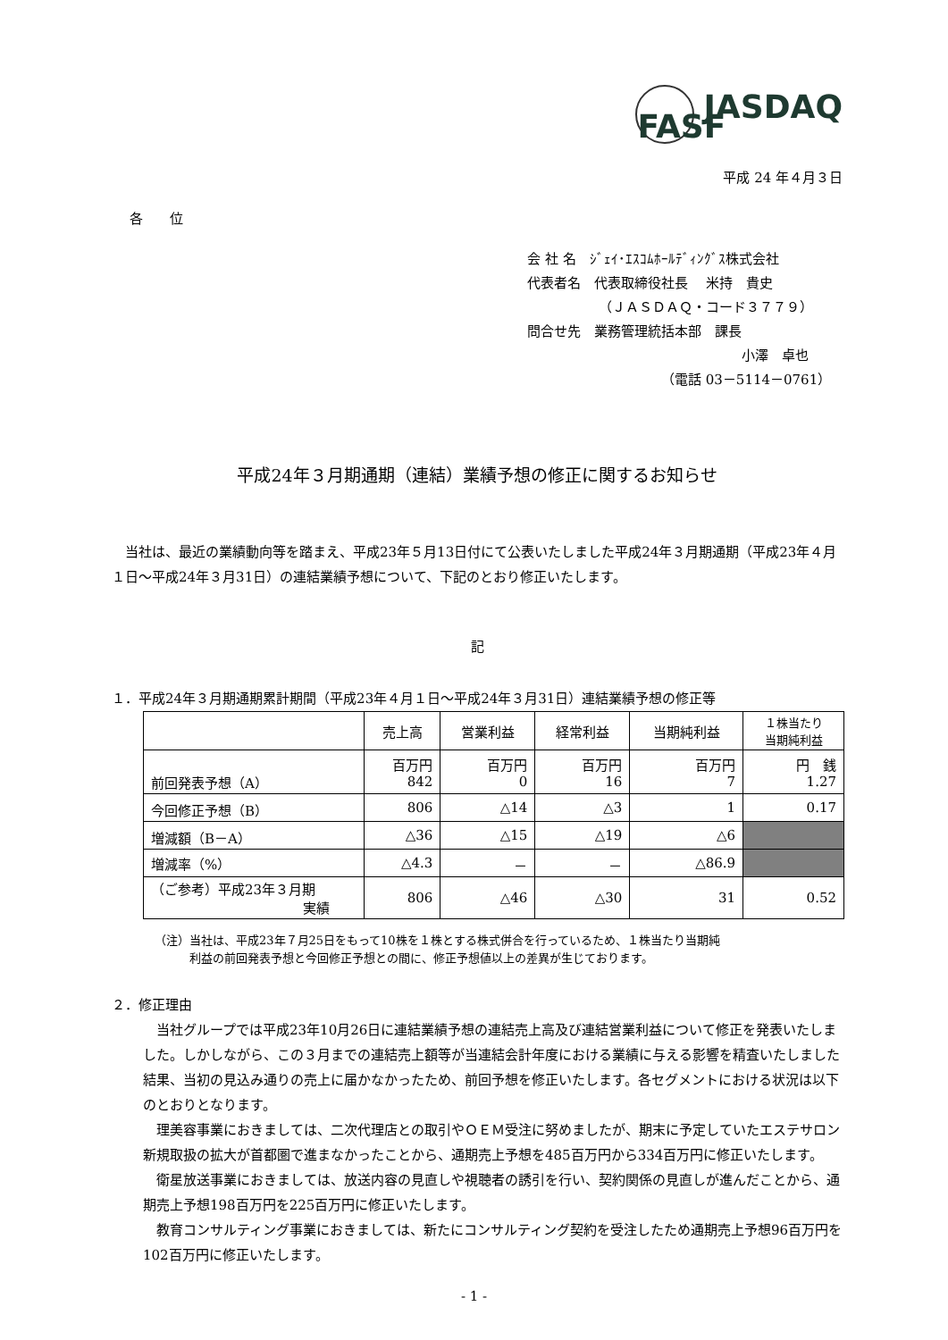FASF JASDAQ
平成 24 年４月３日
各　　位
会 社 名　ｼﾞｪｲ･ｴｽｺﾑﾎｰﾙﾃﾞｨﾝｸﾞｽ株式会社
代表者名　代表取締役社長　 米持　貴史
（ＪＡＳＤＡＱ・コード３７７９）
問合せ先　業務管理統括本部　課長
小澤　卓也
（電話 03－5114－0761）
平成24年３月期通期（連結）業績予想の修正に関するお知らせ
　当社は、最近の業績動向等を踏まえ、平成23年５月13日付にて公表いたしました平成24年３月期通期（平成23年４月１日～平成24年３月31日）の連結業績予想について、下記のとおり修正いたします。
記
１．平成24年３月期通期累計期間（平成23年４月１日～平成24年３月31日）連結業績予想の修正等
| | 売上高 | 営業利益 | 経常利益 | 当期純利益 | １株当たり 当期純利益 |
| --- | --- | --- | --- | --- | --- |
| 前回発表予想（A） | 百万円 842 | 百万円 0 | 百万円 16 | 百万円 7 | 円 銭 1.27 |
| 今回修正予想（B） | 806 | △14 | △3 | 1 | 0.17 |
| 増減額（B－A） | △36 | △15 | △19 | △6 | |
| 増減率（%） | △4.3 | － | － | △86.9 | |
| （ご参考）平成23年３月期 実績 | 806 | △46 | △30 | 31 | 0.52 |
（注）当社は、平成23年７月25日をもって10株を１株とする株式併合を行っているため、１株当たり当期純
　　　利益の前回発表予想と今回修正予想との間に、修正予想値以上の差異が生じております。
２．修正理由
　当社グループでは平成23年10月26日に連結業績予想の連結売上高及び連結営業利益について修正を発表いたしました。しかしながら、この３月までの連結売上額等が当連結会計年度における業績に与える影響を精査いたしました結果、当初の見込み通りの売上に届かなかったため、前回予想を修正いたします。各セグメントにおける状況は以下のとおりとなります。
　理美容事業におきましては、二次代理店との取引やＯＥＭ受注に努めましたが、期末に予定していたエステサロン新規取扱の拡大が首都圏で進まなかったことから、通期売上予想を485百万円から334百万円に修正いたします。
　衛星放送事業におきましては、放送内容の見直しや視聴者の誘引を行い、契約関係の見直しが進んだことから、通期売上予想198百万円を225百万円に修正いたします。
　教育コンサルティング事業におきましては、新たにコンサルティング契約を受注したため通期売上予想96百万円を102百万円に修正いたします。
- 1 -